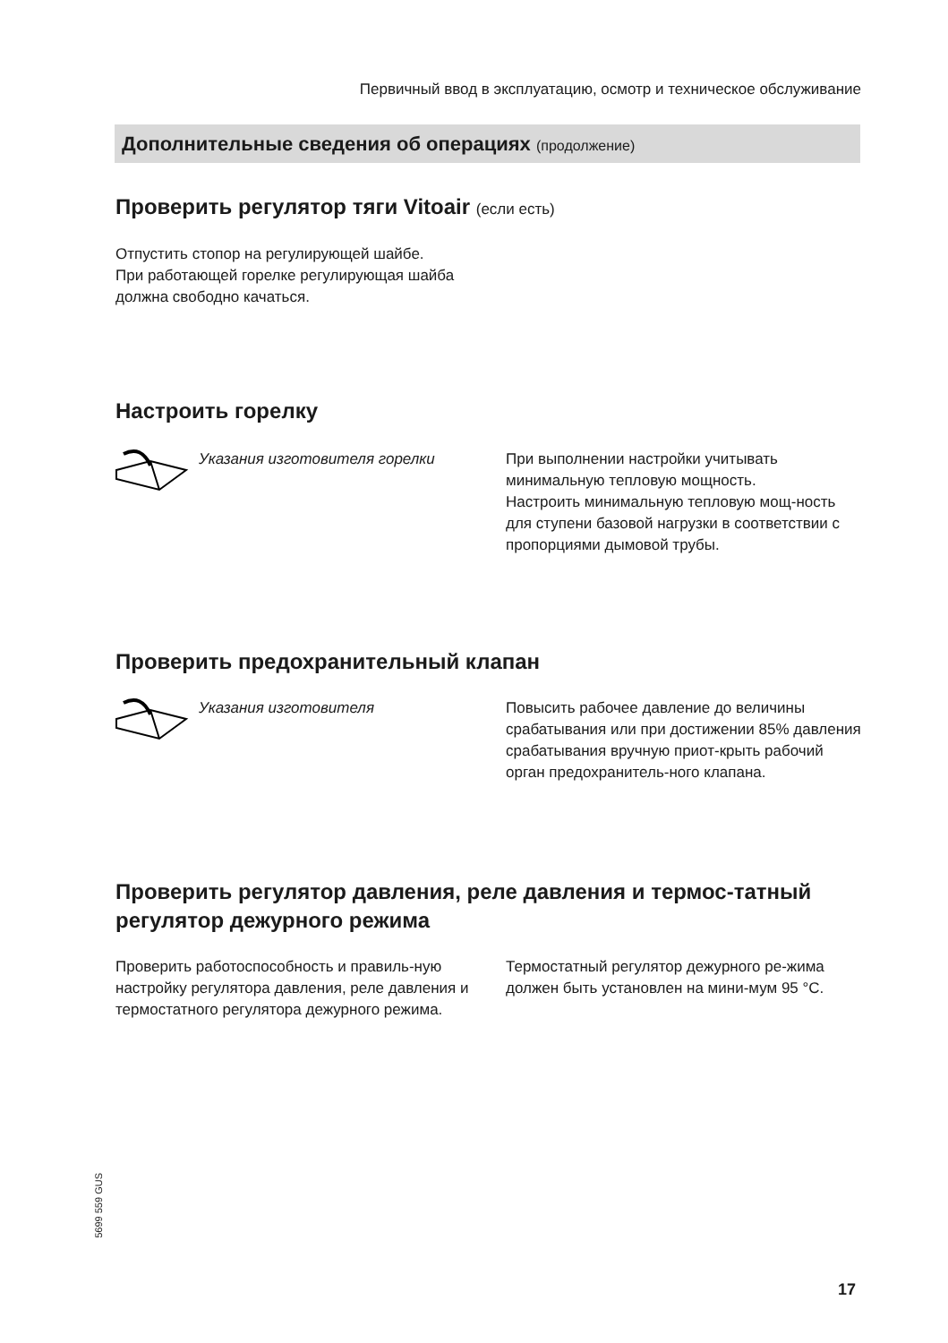Первичный ввод в эксплуатацию, осмотр и техническое обслуживание
Дополнительные сведения об операциях (продолжение)
Проверить регулятор тяги Vitoair (если есть)
Отпустить стопор на регулирующей шайбе.
При работающей горелке регулирующая шайба должна свободно качаться.
Настроить горелку
Указания изготовителя горелки
При выполнении настройки учитывать минимальную тепловую мощность.
Настроить минимальную тепловую мощ-ность для ступени базовой нагрузки в соответствии с пропорциями дымовой трубы.
Проверить предохранительный клапан
Указания изготовителя
Повысить рабочее давление до величины срабатывания или при достижении 85% давления срабатывания вручную приот-крыть рабочий орган предохранитель-ного клапана.
Проверить регулятор давления, реле давления и термос-татный регулятор дежурного режима
Проверить работоспособность и правиль-ную настройку регулятора давления, реле давления и термостатного регулятора дежурного режима.
Термостатный регулятор дежурного ре-жима должен быть установлен на мини-мум 95 °C.
5699 559 GUS
17